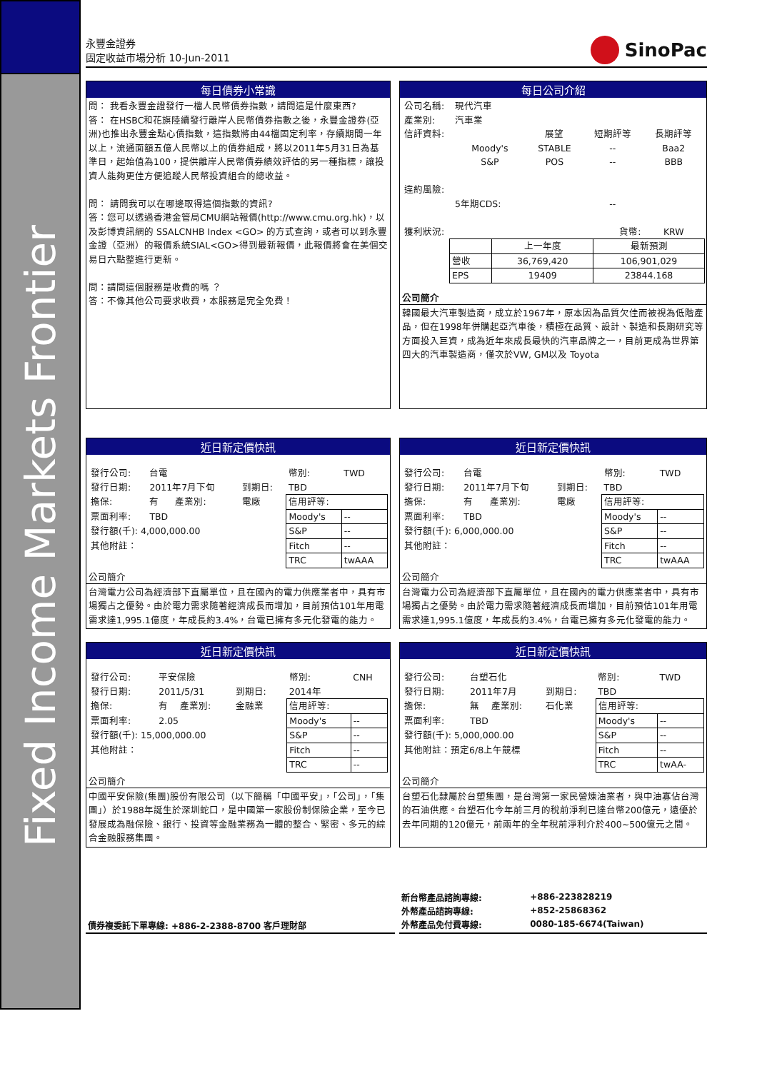Fixed Income Markets Frontier
永豐金證券
固定收益市場分析 10-Jun-2011
SinoPac
每日債券小常識
問： 我看永豐金證發行一檔人民幣債券指數，請問這是什麼東西?
答： 在HSBC和花旗陸續發行離岸人民幣債券指數之後，永豐金證券(亞洲)也推出永豐金點心債指數，這指數將由44檔固定利率，存續期間一年以上，流通面額五億人民幣以上的債券組成，將以2011年5月31日為基準日，起始值為100，提供離岸人民幣債券績效評估的另一種指標，讓投資人能夠更佳方便追蹤人民幣投資組合的總收益。
問： 請問我可以在哪邊取得這個指數的資訊?
答：您可以透過香港金管局CMU網站報價(http://www.cmu.org.hk)，以及彭博資訊網的 SSALCNHB Index <GO> 的方式查詢，或者可以到永豐金證（亞洲）的報價系統SIAL<GO>得到最新報價，此報價將會在美個交易日六點整進行更新。
問：請問這個服務是收費的嗎 ？
答：不像其他公司要求收費，本服務是完全免費！
每日公司介紹
| 公司名稱: | 現代汽車 | | | |
| 產業別: | 汽車業 | | | |
| 信評資料: | | 展望 | 短期評等 | 長期評等 |
| | Moody's | STABLE | -- | Baa2 |
| | S&P | POS | -- | BBB |
| 違約風險: | | | | |
| | 5年期CDS: | | -- | |
| 獲利狀況: | | | 貨幣: | KRW |
| | 上一年度 | 最新預測 |
| 營收 | 36,769,420 | 106,901,029 |
| EPS | 19409 | 23844.168 |
公司簡介
韓國最大汽車製造商，成立於1967年，原本因為品質欠佳而被視為低階產品，但在1998年併購起亞汽車後，積極在品質、設計、製造和長期研究等方面投入巨資，成為近年來成長最快的汽車品牌之一，目前更成為世界第四大的汽車製造商，僅次於VW, GM以及 Toyota
近日新定價快訊
| 發行公司: | 台電 | | | 幣別: | TWD |
| 發行日期: | 2011年7月下旬 | | 到期日: | TBD | |
| 擔保: | 有 | 產業別: | 電廠 | 信用評等: | |
| 票面利率: | TBD | | | Moody's | -- |
| 發行額(千): 4,000,000.00 | | | | S&P | -- |
| 其他附註： | | | | Fitch | -- |
| | | | | TRC | twAAA |
公司簡介
台灣電力公司為經濟部下直屬單位，且在國內的電力供應業者中，具有市場獨占之優勢。由於電力需求隨著經濟成長而增加，目前預估101年用電需求達1,995.1億度，年成長約3.4%，台電已擁有多元化發電的能力。
近日新定價快訊
| 發行公司: | 台電 | | | 幣別: | TWD |
| 發行日期: | 2011年7月下旬 | | 到期日: | TBD | |
| 擔保: | 有 | 產業別: | 電廠 | 信用評等: | |
| 票面利率: | TBD | | | Moody's | -- |
| 發行額(千): 6,000,000.00 | | | | S&P | -- |
| 其他附註： | | | | Fitch | -- |
| | | | | TRC | twAAA |
公司簡介
台灣電力公司為經濟部下直屬單位，且在國內的電力供應業者中，具有市場獨占之優勢。由於電力需求隨著經濟成長而增加，目前預估101年用電需求達1,995.1億度，年成長約3.4%，台電已擁有多元化發電的能力。
近日新定價快訊
| 發行公司: | 平安保險 | | | 幣別: | CNH |
| 發行日期: | 2011/5/31 | | 到期日: | 2014年 | |
| 擔保: | 有 | 產業別: | 金融業 | 信用評等: | |
| 票面利率: | 2.05 | | | Moody's | -- |
| 發行額(千): 15,000,000.00 | | | | S&P | -- |
| 其他附註： | | | | Fitch | -- |
| | | | | TRC | -- |
公司簡介
中國平安保險(集團)股份有限公司（以下簡稱「中國平安」，「公司」，「集團」）於1988年誕生於深圳蛇口，是中國第一家股份制保險企業，至今已發展成為融保險、銀行、投資等金融業務為一體的整合、緊密、多元的綜合金融服務集團。
近日新定價快訊
| 發行公司: | 台塑石化 | | | 幣別: | TWD |
| 發行日期: | 2011年7月 | | 到期日: | TBD | |
| 擔保: | 無 | 產業別: | 石化業 | 信用評等: | |
| 票面利率: | TBD | | | Moody's | -- |
| 發行額(千): 5,000,000.00 | | | | S&P | -- |
| 其他附註：預定6/8上午競標 | | | | Fitch | -- |
| | | | | TRC | twAA- |
公司簡介
台塑石化隸屬於台塑集團，是台灣第一家民營煉油業者，與中油寡佔台灣的石油供應。台塑石化今年前三月的稅前淨利已達台幣200億元，遠優於去年同期的120億元，前兩年的全年稅前淨利介於400~500億元之間。
債券複委託下單專線: +886-2-2388-8700 客戶理財部
| 新台幣產品諮詢專線: | +886-223828219 |
| 外幣產品諮詢專線: | +852-25868362 |
| 外幣產品免付費專線: | 0080-185-6674(Taiwan) |